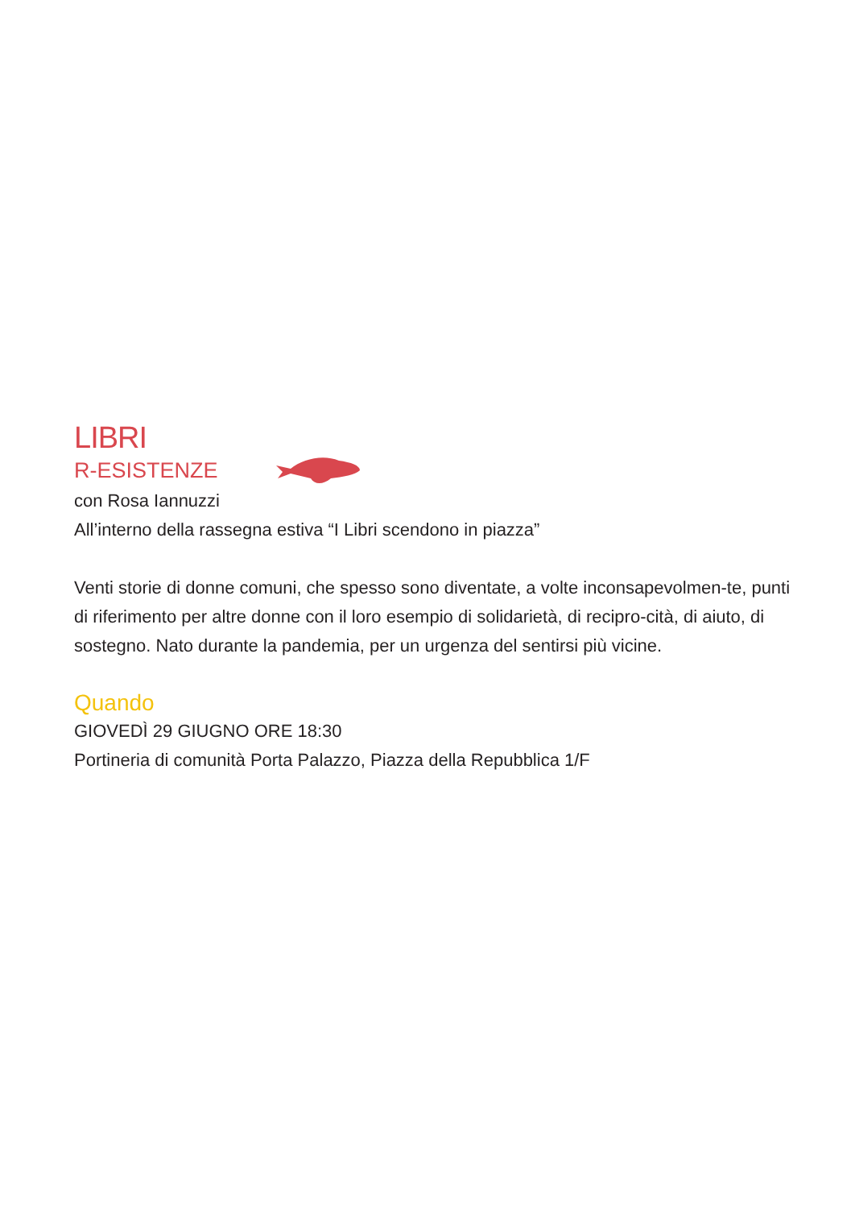LIBRI
R-ESISTENZE
con Rosa Iannuzzi
All’interno della rassegna estiva “I Libri scendono in piazza”
Venti storie di donne comuni, che spesso sono diventate, a volte inconsapevolmen-te, punti di riferimento per altre donne con il loro esempio di solidarietà, di recipro-cità, di aiuto, di sostegno. Nato durante la pandemia, per un urgenza del sentirsi più vicine.
Quando
GIOVEDÌ 29 GIUGNO ORE 18:30
Portineria di comunità Porta Palazzo, Piazza della Repubblica 1/F